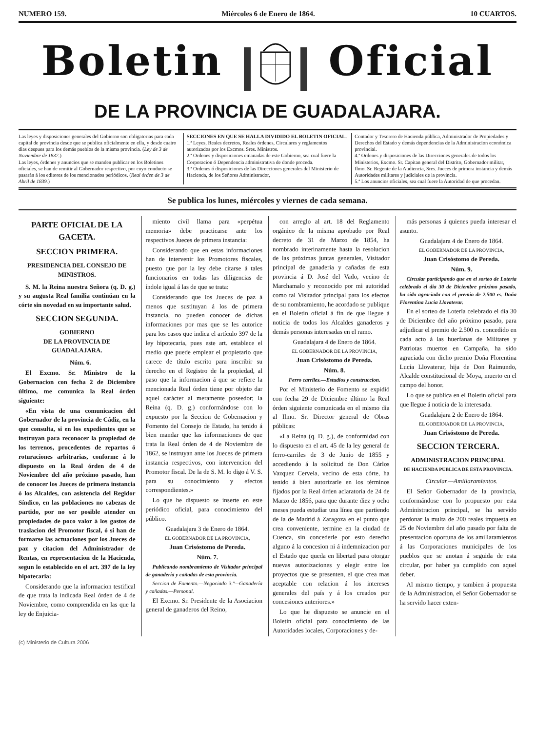NUMERO 159. Miércoles 6 de Enero de 1864. 10 CUARTOS.
Boletin Oficial
DE LA PROVINCIA DE GUADALAJARA.
Las leyes y disposiciones generales del Gobierno son obligatorias para cada capital de provincia desde que se publica oficialmente en ella, y desde cuatro dias despues para los demás pueblos de la misma provincia. (Ley de 3 de Noviembre de 1837.)
Las leyes, órdenes y anuncios que se manden publicar en los Boletines oficiales, se han de remitir al Gobernador respectivo, por cuyo conducto se pasarán á los editores de los mencionados periódicos. (Real órden de 3 de Abril de 1839.)
SECCIONES EN QUE SE HALLA DIVIDIDO EL BOLETIN OFICIAL.
1.ª Leyes, Reales decretos, Reales órdenes, Circulares y reglamentos autorizados por los Excmos. Sres. Ministros.
2.ª Ordenes y disposiciones emanadas de este Gobierno, sea cual fuere la Corporacion ó Dependencia administrativa de donde proceda.
3.ª Ordenes ó disposiciones de las Direcciones generales del Ministerio de Hacienda, de los Señores Administrador,
Contador y Tesorero de Hacienda pública, Administrador de Propiedades y Derechos del Estado y demás dependencias de la Administracion económica provincial.
4.ª Ordenes y disposiciones de las Direcciones generales de todos los Ministerios, Excmo. Sr. Capitan general del Distrito, Gobernador militar, Ilmo. Sr. Regente de la Audiencia, Sres. Jueces de primera instancia y demás Autoridades militares y judiciales de la provincia.
5.ª Los anuncios oficiales, sea cual fuere la Autoridad de que procedan.
Se publica los lunes, miércoles y viernes de cada semana.
PARTE OFICIAL DE LA GACETA.
SECCION PRIMERA.
PRESIDENCIA DEL CONSEJO DE MINISTROS.
S. M. la Reina nuestra Señora (q. D. g.) y su augusta Real familia continúan en la córte sin novedad en su importante salud.
SECCION SEGUNDA.
GOBIERNO
DE LA PROVINCIA DE GUADALAJARA.
Núm. 6.
El Excmo. Sr. Ministro de la Gobernacion con fecha 2 de Diciembre último, me comunica la Real órden siguiente:
«En vista de una comunicacion del Gobernador de la provincia de Cádiz, en la que consulta, si en los expedientes que se instruyan para reconocer la propiedad de los terrenos, procedentes de repartos ó roturaciones arbitrarias, conforme á lo dispuesto en la Real órden de 4 de Noviembre del año próximo pasado, han de conocer los Jueces de primera instancia ó los Alcaldes, con asistencia del Regidor Síndico, en las poblaciones no cabezas de partido, por no ser posible atender en propiedades de poco valor á los gastos de traslacion del Promotor fiscal, ó si han de formarse las actuaciones por los Jueces de paz y citacion del Administrador de Rentas, en representacion de la Hacienda, segun lo establecido en el art. 397 de la ley hipotecaria:
Considerando que la informacion testifical de que trata la indicada Real órden de 4 de Noviembre, como comprendida en las que la ley de Enjuicia-
miento civil llama para «perpétua memoria» debe practicarse ante los respectivos Jueces de primera instancia:
Considerando que en estas informaciones han de intervenir los Promotores fiscales, puesto que por la ley debe citarse á tales funcionarios en todas las diligencias de índole igual á las de que se trata:
Considerando que los Jueces de paz á menos que sustituyan á los de primera instancia, no pueden conocer de dichas informaciones por mas que se les autorice para los casos que indica el artículo 397 de la ley hipotecaria, pues este art. establece el medio que puede emplear el propietario que carece de título escrito para inscribir su derecho en el Registro de la propiedad, al paso que la informacion á que se refiere la mencionada Real órden tiene por objeto dar aquel carácter al meramente poseedor; la Reina (q. D. g.) conformándose con lo expuesto por la Seccion de Gobernacion y Fomento del Consejo de Estado, ha tenido á bien mandar que las informaciones de que trata la Real órden de 4 de Noviembre de 1862, se instruyan ante los Jueces de primera instancia respectivos, con intervencion del Promotor fiscal. De la de S. M. lo digo á V. S. para su conocimiento y efectos correspondientes.»
Lo que he dispuesto se inserte en este periódico oficial, para conocimiento del público.
Guadalajara 3 de Enero de 1864.
EL GOBERNADOR DE LA PROVINCIA,
Juan Crisóstomo de Pereda.
Núm. 7.
Publicando nombramiento de Visitador principal de ganadería y cañadas de esta provincia.
Seccion de Fomento.—Negociado 3.º—Ganadería y cañadas.—Personal.
El Excmo. Sr. Presidente de la Asociacion general de ganaderos del Reino,
con arreglo al art. 18 del Reglamento orgánico de la misma aprobado por Real decreto de 31 de Marzo de 1854, ha nombrado interinamente hasta la resolucion de las próximas juntas generales, Visitador principal de ganadería y cañadas de esta provincia á D. José del Vado, vecino de Marchamalo y reconocido por mi autoridad como tal Visitador principal para los efectos de su nombramiento, he acordado se publique en el Boletin oficial á fin de que llegue á noticia de todos los Alcaldes ganaderos y demás personas interesadas en el ramo.
Guadalajara 4 de Enero de 1864.
EL GOBERNADOR DE LA PROVINCIA,
Juan Crisóstomo de Pereda.
Núm. 8.
Ferro carriles.—Estudios y construccion.
Por el Ministerio de Fomento se expidió con fecha 29 de Diciembre último la Real órden siguiente comunicada en el mismo dia al Ilmo. Sr. Director general de Obras públicas:
«La Reina (q. D. g.), de conformidad con lo dispuesto en el art. 45 de la ley general de ferro-carriles de 3 de Junio de 1855 y accediendo á la solicitud de Don Cárlos Vazquez Cervela, vecino de esta córte, ha tenido á bien autorizarle en los términos fijados por la Real órden aclaratoria de 24 de Marzo de 1856, para que durante diez y ocho meses pueda estudiar una línea que partiendo de la de Madrid á Zaragoza en el punto que crea conveniente, termine en la ciudad de Cuenca, sin concederle por esto derecho alguno á la concesion ni á indemnizacion por el Estado que queda en libertad para otorgar nuevas autorizaciones y elegir entre los proyectos que se presenten, el que crea mas aceptable con relacion á los intereses generales del país y á los creados por concesiones anteriores.»
Lo que he dispuesto se anuncie en el Boletin oficial para conocimiento de las Autoridades locales, Corporaciones y de-
más personas á quienes pueda interesar el asunto.
Guadalajara 4 de Enero de 1864.
EL GOBERNADOR DE LA PROVINCIA,
Juan Crisóstomo de Pereda.
Núm. 9.
Circular participando que en el sorteo de Lotería celebrado el dia 30 de Diciembre próximo pasado, ha sido agraciada con el premio de 2.500 rs. Doña Florentina Lucia Llovaterar.
En el sorteo de Lotería celebrado el dia 30 de Diciembre del año próximo pasado, para adjudicar el premio de 2.500 rs. concedido en cada acto á las huerfanas de Militares y Patriotas muertos en Campaña, ha sido agraciada con dicho premio Doña Florentina Lucía Llovaterar, hija de Don Raimundo, Alcalde constitucional de Moya, muerto en el campo del honor.
Lo que se publica en el Boletin oficial para que llegue á noticia de la interesada.
Guadalajara 2 de Enero de 1864.
EL GOBERNADOR DE LA PROVINCIA,
Juan Crisóstomo de Pereda.
SECCION TERCERA.
ADMINISTRACION PRINCIPAL
DE HACIENDA PUBLICA DE ESTA PROVINCIA.
Circular.—Amillaramientos.
El Señor Gobernador de la provincia, conformándose con lo propuesto por esta Administracion principal, se ha servido perdonar la multa de 200 reales impuesta en 25 de Noviembre del año pasado por falta de presentacion oportuna de los amillaramientos á las Corporaciones municipales de los pueblos que se anotan á seguida de esta circular, por haber ya cumplido con aquel deber.
Al mismo tiempo, y tambien á propuesta de la Administracion, el Señor Gobernador se ha servido hacer exten-
(c) Ministerio de Cultura 2006